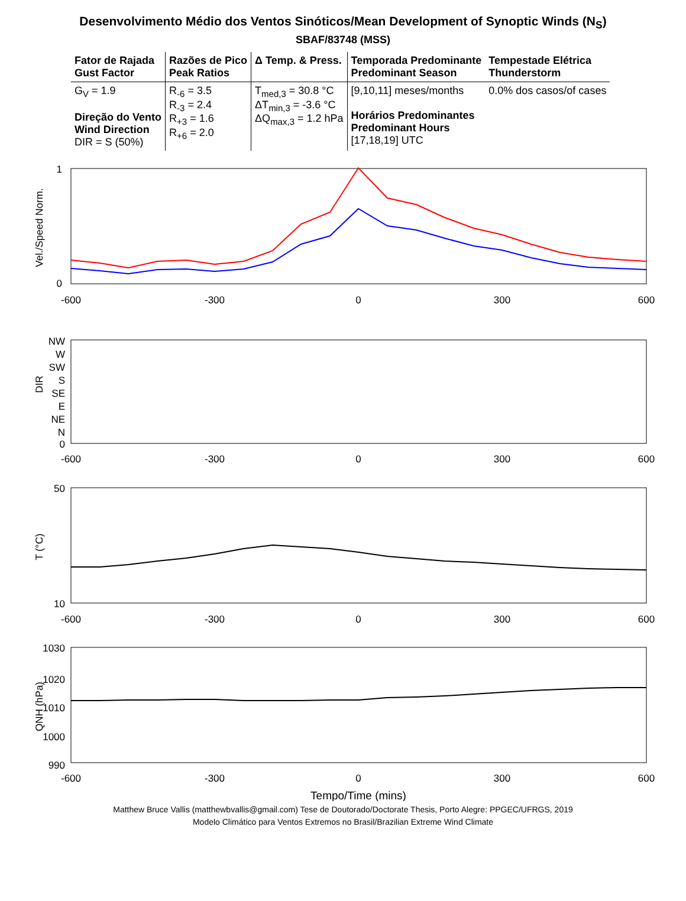Desenvolvimento Médio dos Ventos Sinóticos/Mean Development of Synoptic Winds (N<sub>S</sub>)
SBAF/83748 (MSS)
| Fator de Rajada Gust Factor | Razões de Pico Peak Ratios | Δ Temp. & Press. | Temporada Predominante Predominant Season | Tempestade Elétrica Thunderstorm |
| --- | --- | --- | --- | --- |
| G<sub>V</sub> = 1.9 Direção do Vento Wind Direction DIR = S (50%) | R<sub>-6</sub> = 3.5 R<sub>-3</sub> = 2.4 R<sub>+3</sub> = 1.6 R<sub>+6</sub> = 2.0 | T<sub>med,3</sub> = 30.8 °C ΔT<sub>min,3</sub> = -3.6 °C ΔQ<sub>max,3</sub> = 1.2 hPa | [9,10,11] meses/months Horários Predominantes Predominant Hours [17,18,19] UTC | 0.0% dos casos/of cases |
1
0
Vel./Speed Norm.
DIR
NW
W
SW
S
SE
E
NE
N
0
T (°C)
50
10
QNH (hPa)
1030
1020
1010
1000
990
-600
-300
0
300
600
-600
-300
0
300
600
-600
-300
0
300
600
-600
-300
0
300
600
Tempo/Time (mins)
Matthew Bruce Vallis (matthewbvallis@gmail.com) Tese de Doutorado/Doctorate Thesis, Porto Alegre: PPGEC/UFRGS, 2019
Modelo Climático para Ventos Extremos no Brasil/Brazilian Extreme Wind Climate